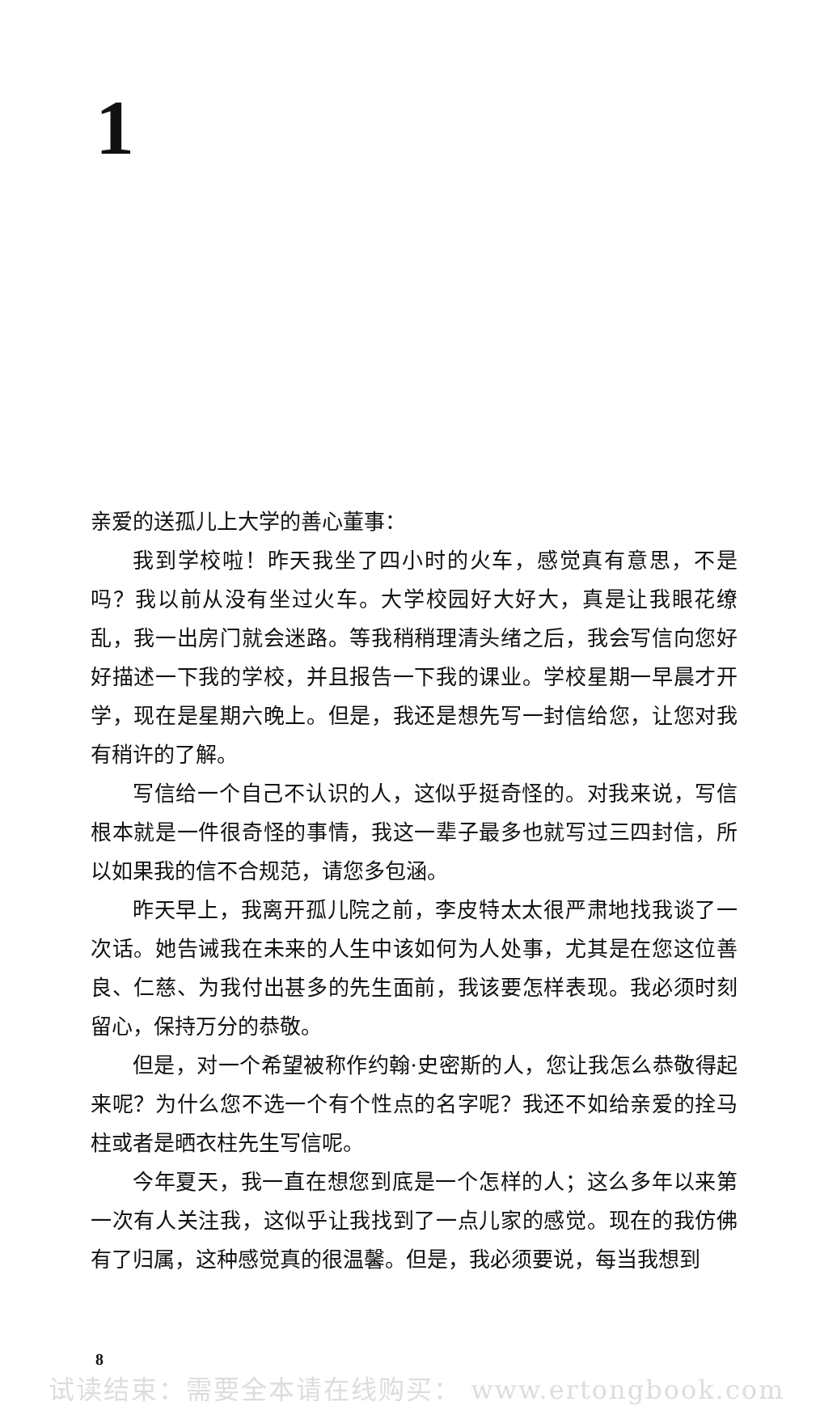1
亲爱的送孤儿上大学的善心董事：
我到学校啦！昨天我坐了四小时的火车，感觉真有意思，不是吗？我以前从没有坐过火车。大学校园好大好大，真是让我眼花缭乱，我一出房门就会迷路。等我稍稍理清头绪之后，我会写信向您好好描述一下我的学校，并且报告一下我的课业。学校星期一早晨才开学，现在是星期六晚上。但是，我还是想先写一封信给您，让您对我有稍许的了解。
写信给一个自己不认识的人，这似乎挺奇怪的。对我来说，写信根本就是一件很奇怪的事情，我这一辈子最多也就写过三四封信，所以如果我的信不合规范，请您多包涵。
昨天早上，我离开孤儿院之前，李皮特太太很严肃地找我谈了一次话。她告诫我在未来的人生中该如何为人处事，尤其是在您这位善良、仁慈、为我付出甚多的先生面前，我该要怎样表现。我必须时刻留心，保持万分的恭敬。
但是，对一个希望被称作约翰·史密斯的人，您让我怎么恭敬得起来呢？为什么您不选一个有个性点的名字呢？我还不如给亲爱的拴马柱或者是晒衣柱先生写信呢。
今年夏天，我一直在想您到底是一个怎样的人；这么多年以来第一次有人关注我，这似乎让我找到了一点儿家的感觉。现在的我仿佛有了归属，这种感觉真的很温馨。但是，我必须要说，每当我想到
8
试读结束：需要全本请在线购买： www.ertongbook.com